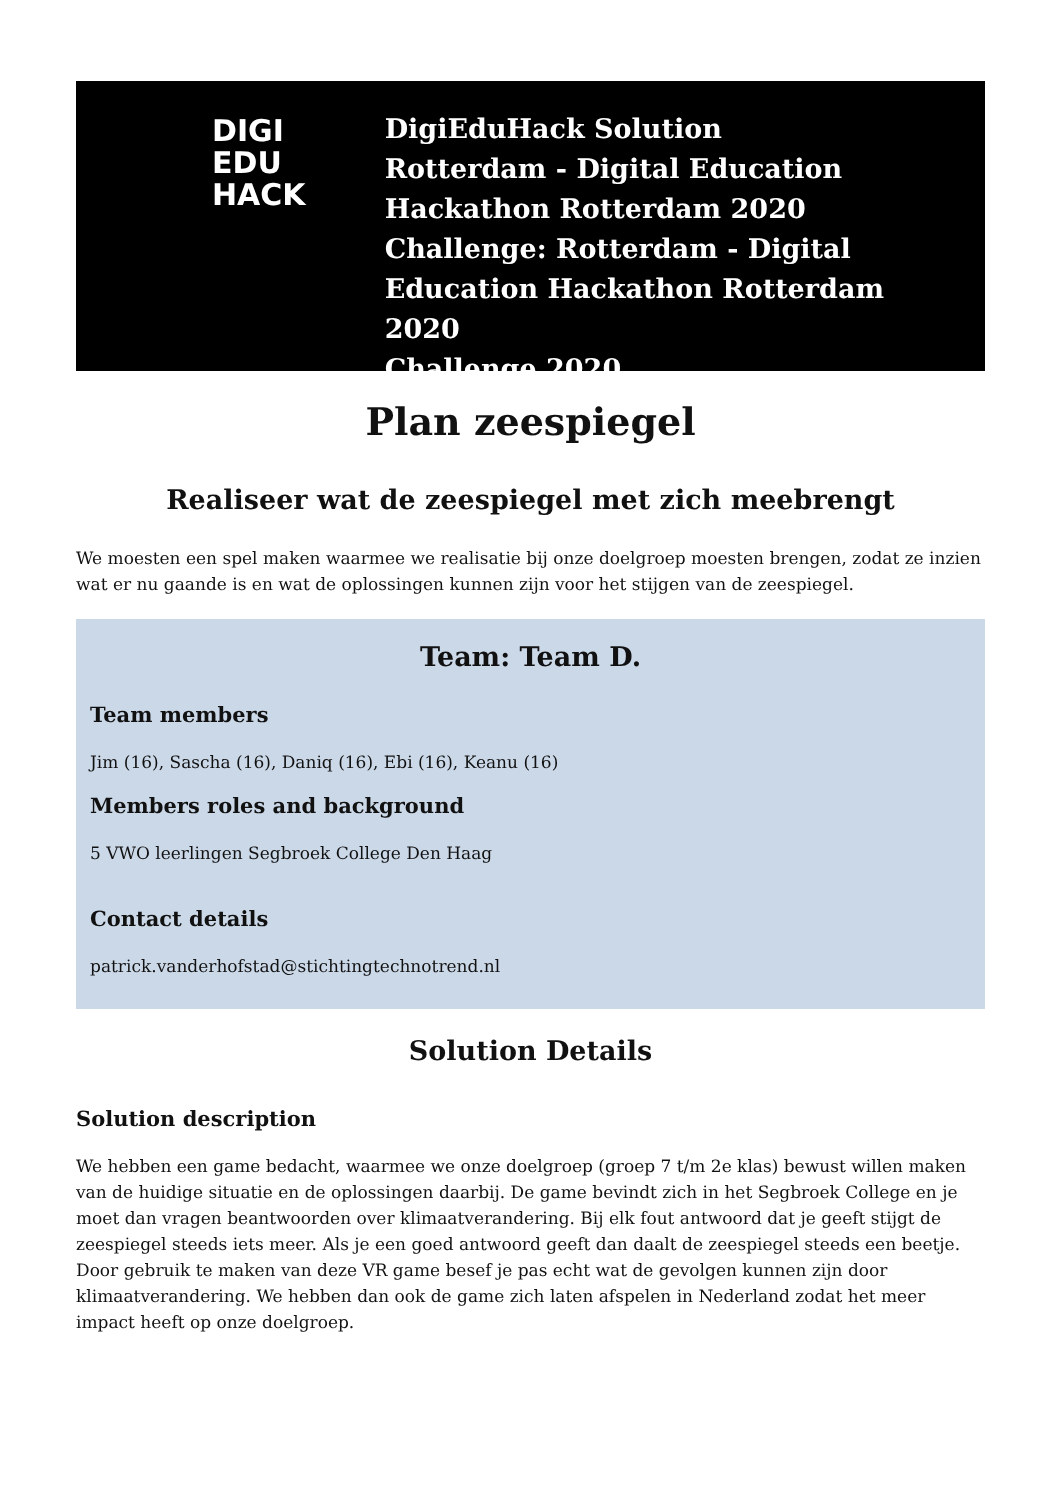DIGI
EDU
HACK
DigiEduHack Solution
Rotterdam - Digital Education
Hackathon Rotterdam 2020
Challenge: Rotterdam - Digital
Education Hackathon Rotterdam 2020
Challenge 2020
Plan zeespiegel
Realiseer wat de zeespiegel met zich meebrengt
We moesten een spel maken waarmee we realisatie bij onze doelgroep moesten brengen, zodat ze inzien wat er nu gaande is en wat de oplossingen kunnen zijn voor het stijgen van de zeespiegel.
Team: Team D.
Team members
Jim (16), Sascha (16), Daniq (16), Ebi (16), Keanu (16)
Members roles and background
5 VWO leerlingen Segbroek College Den Haag
Contact details
patrick.vanderhofstad@stichtingtechnotrend.nl
Solution Details
Solution description
We hebben een game bedacht, waarmee we onze doelgroep (groep 7 t/m 2e klas) bewust willen maken van de huidige situatie en de oplossingen daarbij. De game bevindt zich in het Segbroek College en je moet dan vragen beantwoorden over klimaatverandering. Bij elk fout antwoord dat je geeft stijgt de zeespiegel steeds iets meer. Als je een goed antwoord geeft dan daalt de zeespiegel steeds een beetje. Door gebruik te maken van deze VR game besef je pas echt wat de gevolgen kunnen zijn door klimaatverandering. We hebben dan ook de game zich laten afspelen in Nederland zodat het meer impact heeft op onze doelgroep.